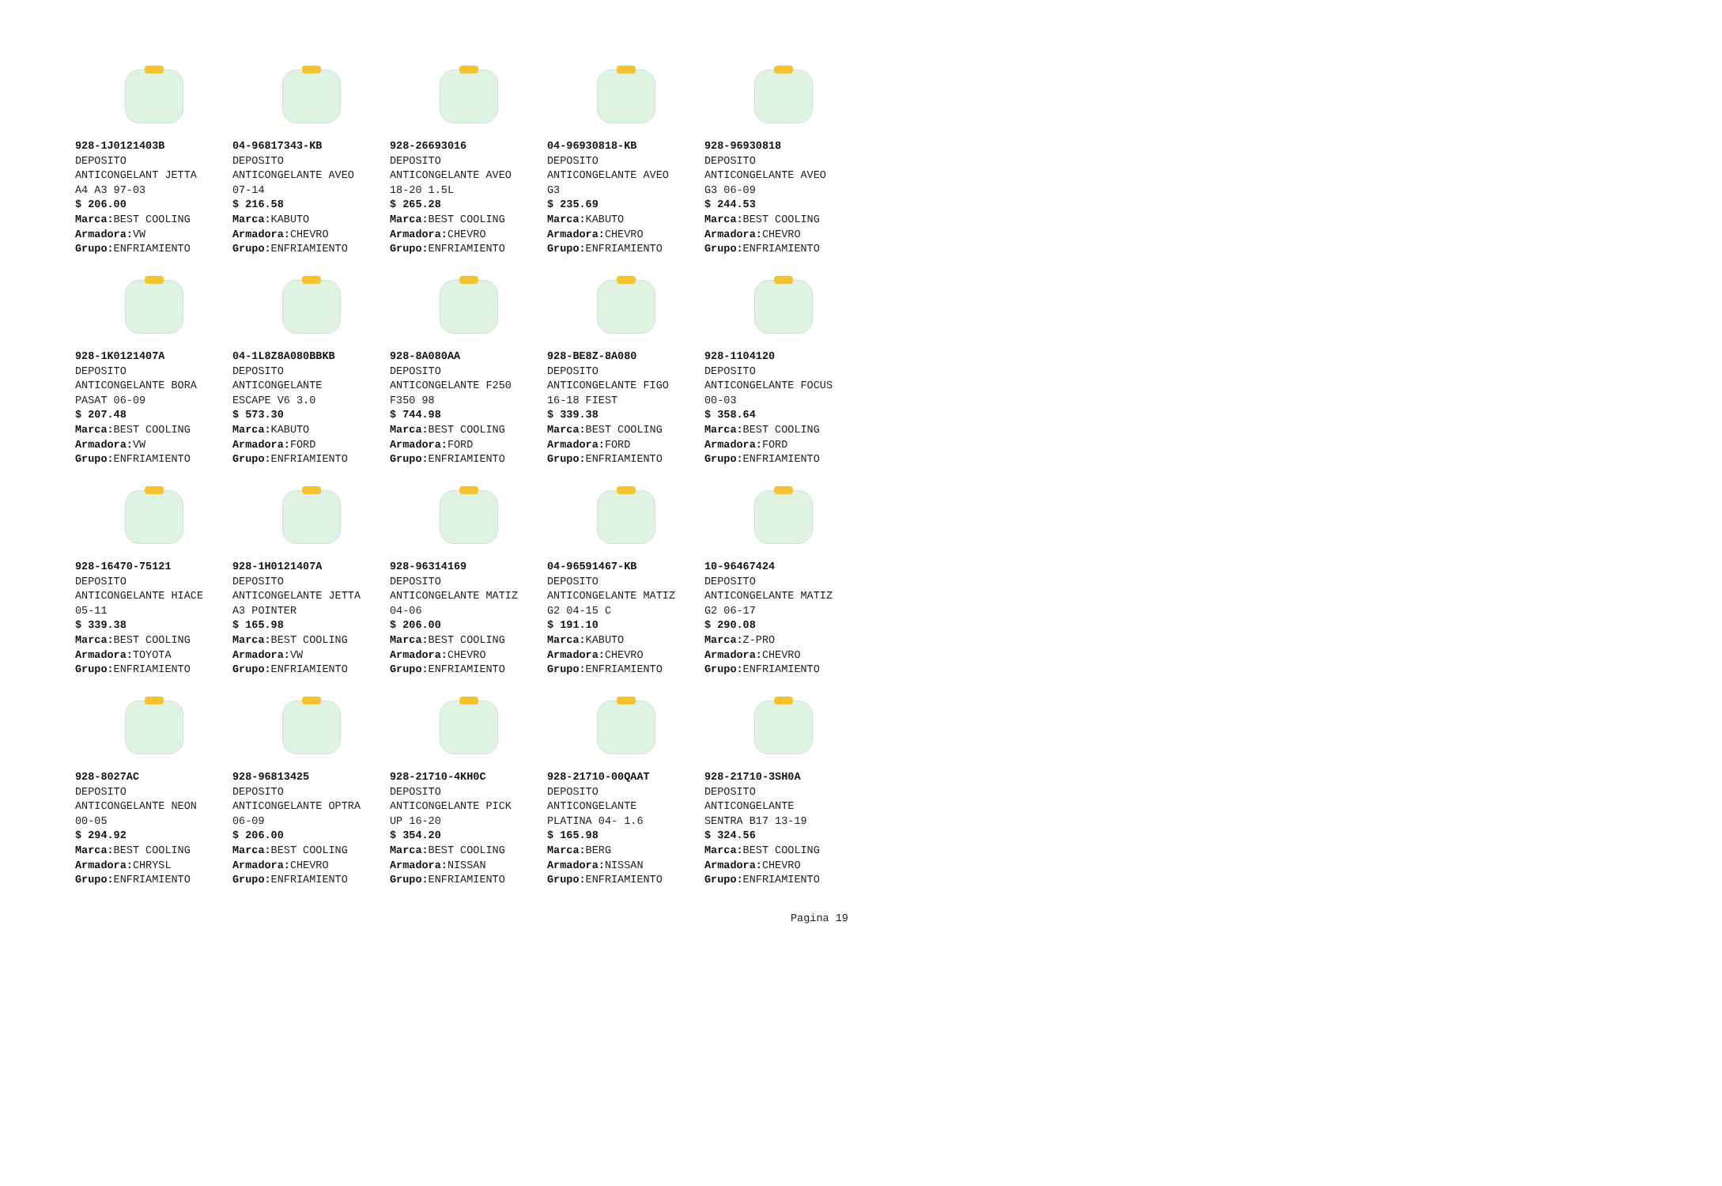928-1J0121403B
DEPOSITO
ANTICONGELANT JETTA
A4 A3 97-03
$ 206.00
Marca: BEST COOLING
Armadora: VW
Grupo: ENFRIAMIENTO
04-96817343-KB
DEPOSITO
ANTICONGELANTE AVEO
07-14
$ 216.58
Marca: KABUTO
Armadora: CHEVRO
Grupo: ENFRIAMIENTO
928-26693016
DEPOSITO
ANTICONGELANTE AVEO
18-20 1.5L
$ 265.28
Marca: BEST COOLING
Armadora: CHEVRO
Grupo: ENFRIAMIENTO
04-96930818-KB
DEPOSITO
ANTICONGELANTE AVEO
G3
$ 235.69
Marca: KABUTO
Armadora: CHEVRO
Grupo: ENFRIAMIENTO
928-96930818
DEPOSITO
ANTICONGELANTE AVEO
G3 06-09
$ 244.53
Marca: BEST COOLING
Armadora: CHEVRO
Grupo: ENFRIAMIENTO
928-1K0121407A
DEPOSITO
ANTICONGELANTE BORA
PASAT 06-09
$ 207.48
Marca: BEST COOLING
Armadora: VW
Grupo: ENFRIAMIENTO
04-1L8Z8A080BBKB
DEPOSITO
ANTICONGELANTE
ESCAPE V6 3.0
$ 573.30
Marca: KABUTO
Armadora: FORD
Grupo: ENFRIAMIENTO
928-8A080AA
DEPOSITO
ANTICONGELANTE F250
F350 98
$ 744.98
Marca: BEST COOLING
Armadora: FORD
Grupo: ENFRIAMIENTO
928-BE8Z-8A080
DEPOSITO
ANTICONGELANTE FIGO
16-18 FIEST
$ 339.38
Marca: BEST COOLING
Armadora: FORD
Grupo: ENFRIAMIENTO
928-1104120
DEPOSITO
ANTICONGELANTE FOCUS
00-03
$ 358.64
Marca: BEST COOLING
Armadora: FORD
Grupo: ENFRIAMIENTO
928-16470-75121
DEPOSITO
ANTICONGELANTE HIACE
05-11
$ 339.38
Marca: BEST COOLING
Armadora: TOYOTA
Grupo: ENFRIAMIENTO
928-1H0121407A
DEPOSITO
ANTICONGELANTE JETTA
A3 POINTER
$ 165.98
Marca: BEST COOLING
Armadora: VW
Grupo: ENFRIAMIENTO
928-96314169
DEPOSITO
ANTICONGELANTE MATIZ
04-06
$ 206.00
Marca: BEST COOLING
Armadora: CHEVRO
Grupo: ENFRIAMIENTO
04-96591467-KB
DEPOSITO
ANTICONGELANTE MATIZ
G2 04-15 C
$ 191.10
Marca: KABUTO
Armadora: CHEVRO
Grupo: ENFRIAMIENTO
10-96467424
DEPOSITO
ANTICONGELANTE MATIZ
G2 06-17
$ 290.08
Marca: Z-PRO
Armadora: CHEVRO
Grupo: ENFRIAMIENTO
928-8027AC
DEPOSITO
ANTICONGELANTE NEON
00-05
$ 294.92
Marca: BEST COOLING
Armadora: CHRYSL
Grupo: ENFRIAMIENTO
928-96813425
DEPOSITO
ANTICONGELANTE OPTRA
06-09
$ 206.00
Marca: BEST COOLING
Armadora: CHEVRO
Grupo: ENFRIAMIENTO
928-21710-4KH0C
DEPOSITO
ANTICONGELANTE PICK
UP 16-20
$ 354.20
Marca: BEST COOLING
Armadora: NISSAN
Grupo: ENFRIAMIENTO
928-21710-00QAAT
DEPOSITO
ANTICONGELANTE
PLATINA 04- 1.6
$ 165.98
Marca: BERG
Armadora: NISSAN
Grupo: ENFRIAMIENTO
928-21710-3SH0A
DEPOSITO
ANTICONGELANTE
SENTRA B17 13-19
$ 324.56
Marca: BEST COOLING
Armadora: CHEVRO
Grupo: ENFRIAMIENTO
Pagina 19